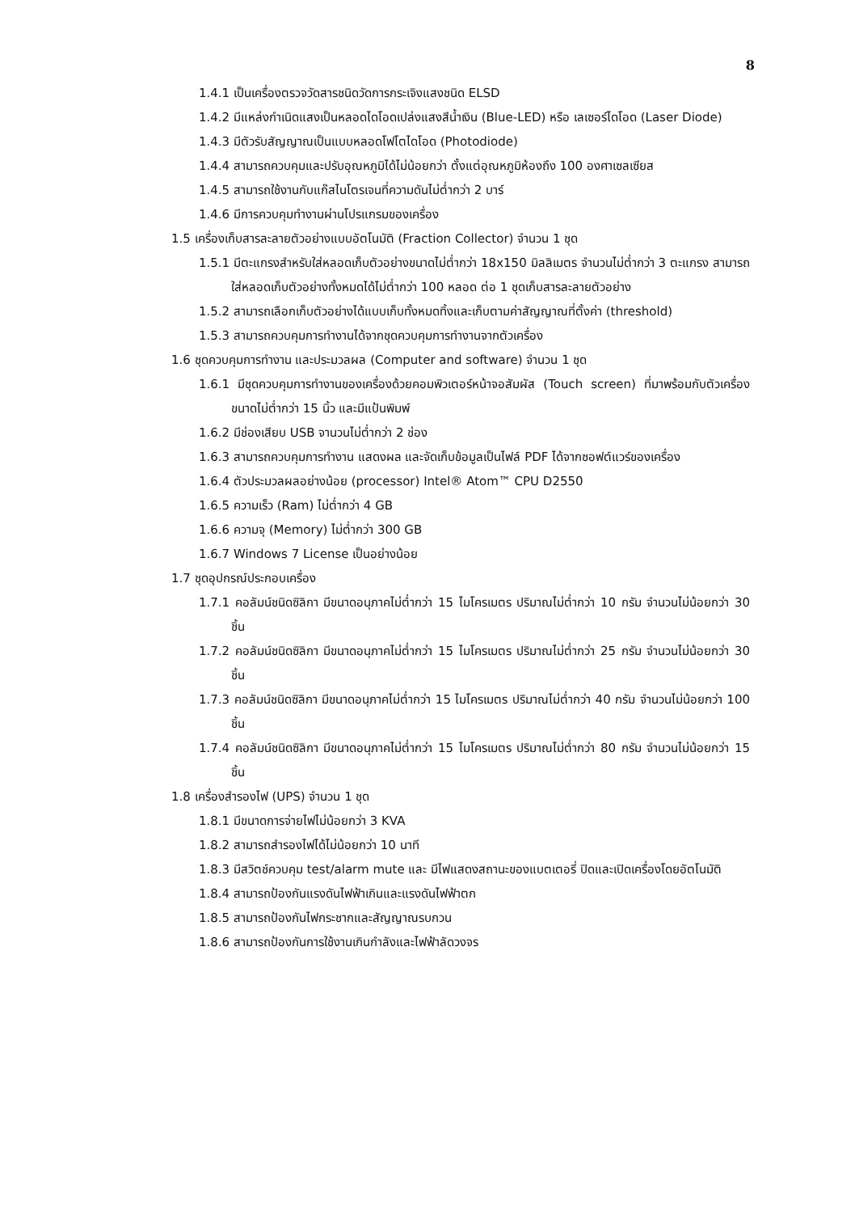8
1.4.1 เป็นเครื่องตรวจวัดสารชนิดวัดการกระเจิงแสงชนิด ELSD
1.4.2 มีแหล่งกำเนิดแสงเป็นหลอดไดโอดเปล่งแสงสีน้ำเงิน (Blue-LED) หรือ เลเซอร์ไดโอด (Laser Diode)
1.4.3 มีตัวรับสัญญาณเป็นแบบหลอดโฟโตไดโอด (Photodiode)
1.4.4 สามารถควบคุมและปรับอุณหภูมิได้ไม่น้อยกว่า ตั้งแต่อุณหภูมิห้องถึง 100 องศาเซลเซียส
1.4.5 สามารถใช้งานกับแก๊สไนโตรเจนที่ความดันไม่ต่ำกว่า 2 บาร์
1.4.6 มีการควบคุมทำงานผ่านโปรแกรมของเครื่อง
1.5 เครื่องเก็บสารละลายตัวอย่างแบบอัตโนมัติ (Fraction Collector) จำนวน 1 ชุด
1.5.1 มีตะแกรงสำหรับใส่หลอดเก็บตัวอย่างขนาดไม่ต่ำกว่า 18x150 มิลลิเมตร จำนวนไม่ต่ำกว่า 3 ตะแกรง สามารถใส่หลอดเก็บตัวอย่างทั้งหมดได้ไม่ต่ำกว่า 100 หลอด ต่อ 1 ชุดเก็บสารละลายตัวอย่าง
1.5.2 สามารถเลือกเก็บตัวอย่างได้แบบเก็บทั้งหมดทิ้งและเก็บตามค่าสัญญาณที่ตั้งค่า (threshold)
1.5.3 สามารถควบคุมการทำงานได้จากชุดควบคุมการทำงานจากตัวเครื่อง
1.6 ชุดควบคุมการทำงาน และประมวลผล (Computer and software) จำนวน 1 ชุด
1.6.1 มีชุดควบคุมการทำงานของเครื่องด้วยคอมพิวเตอร์หน้าจอสัมผัส (Touch screen) ที่มาพร้อมกับตัวเครื่องขนาดไม่ต่ำกว่า 15 นิ้ว และมีแป้นพิมพ์
1.6.2 มีช่องเสียบ USB จานวนไม่ต่ำกว่า 2 ช่อง
1.6.3 สามารถควบคุมการทำงาน แสดงผล และจัดเก็บข้อมูลเป็นไฟล์ PDF ได้จากซอฟต์แวร์ของเครื่อง
1.6.4 ตัวประมวลผลอย่างน้อย (processor) Intel® Atom™ CPU D2550
1.6.5 ความเร็ว (Ram) ไม่ต่ำกว่า 4 GB
1.6.6 ความจุ (Memory) ไม่ต่ำกว่า 300 GB
1.6.7 Windows 7 License เป็นอย่างน้อย
1.7 ชุดอุปกรณ์ประกอบเครื่อง
1.7.1 คอลัมน์ชนิดซิลิกา มีขนาดอนุภาคไม่ต่ำกว่า 15 ไมโครเมตร ปริมาณไม่ต่ำกว่า 10 กรัม จำนวนไม่น้อยกว่า 30 ชิ้น
1.7.2 คอลัมน์ชนิดซิลิกา มีขนาดอนุภาคไม่ต่ำกว่า 15 ไมโครเมตร ปริมาณไม่ต่ำกว่า 25 กรัม จำนวนไม่น้อยกว่า 30 ชิ้น
1.7.3 คอลัมน์ชนิดซิลิกา มีขนาดอนุภาคไม่ต่ำกว่า 15 ไมโครเมตร ปริมาณไม่ต่ำกว่า 40 กรัม จำนวนไม่น้อยกว่า 100 ชิ้น
1.7.4 คอลัมน์ชนิดซิลิกา มีขนาดอนุภาคไม่ต่ำกว่า 15 ไมโครเมตร ปริมาณไม่ต่ำกว่า 80 กรัม จำนวนไม่น้อยกว่า 15 ชิ้น
1.8 เครื่องสำรองไฟ (UPS) จำนวน 1 ชุด
1.8.1 มีขนาดการจ่ายไฟไม่น้อยกว่า 3 KVA
1.8.2 สามารถสำรองไฟได้ไม่น้อยกว่า 10 นาที
1.8.3 มีสวิตช์ควบคุม test/alarm mute และ มีไฟแสดงสถานะของแบตเตอรี่ ปิดและเปิดเครื่องโดยอัตโนมัติ
1.8.4 สามารถป้องกันแรงดันไฟฟ้าเกินและแรงดันไฟฟ้าตก
1.8.5 สามารถป้องกันไฟกระชากและสัญญาณรบกวน
1.8.6 สามารถป้องกันการใช้งานเกินกำลังและไฟฟ้าลัดวงจร